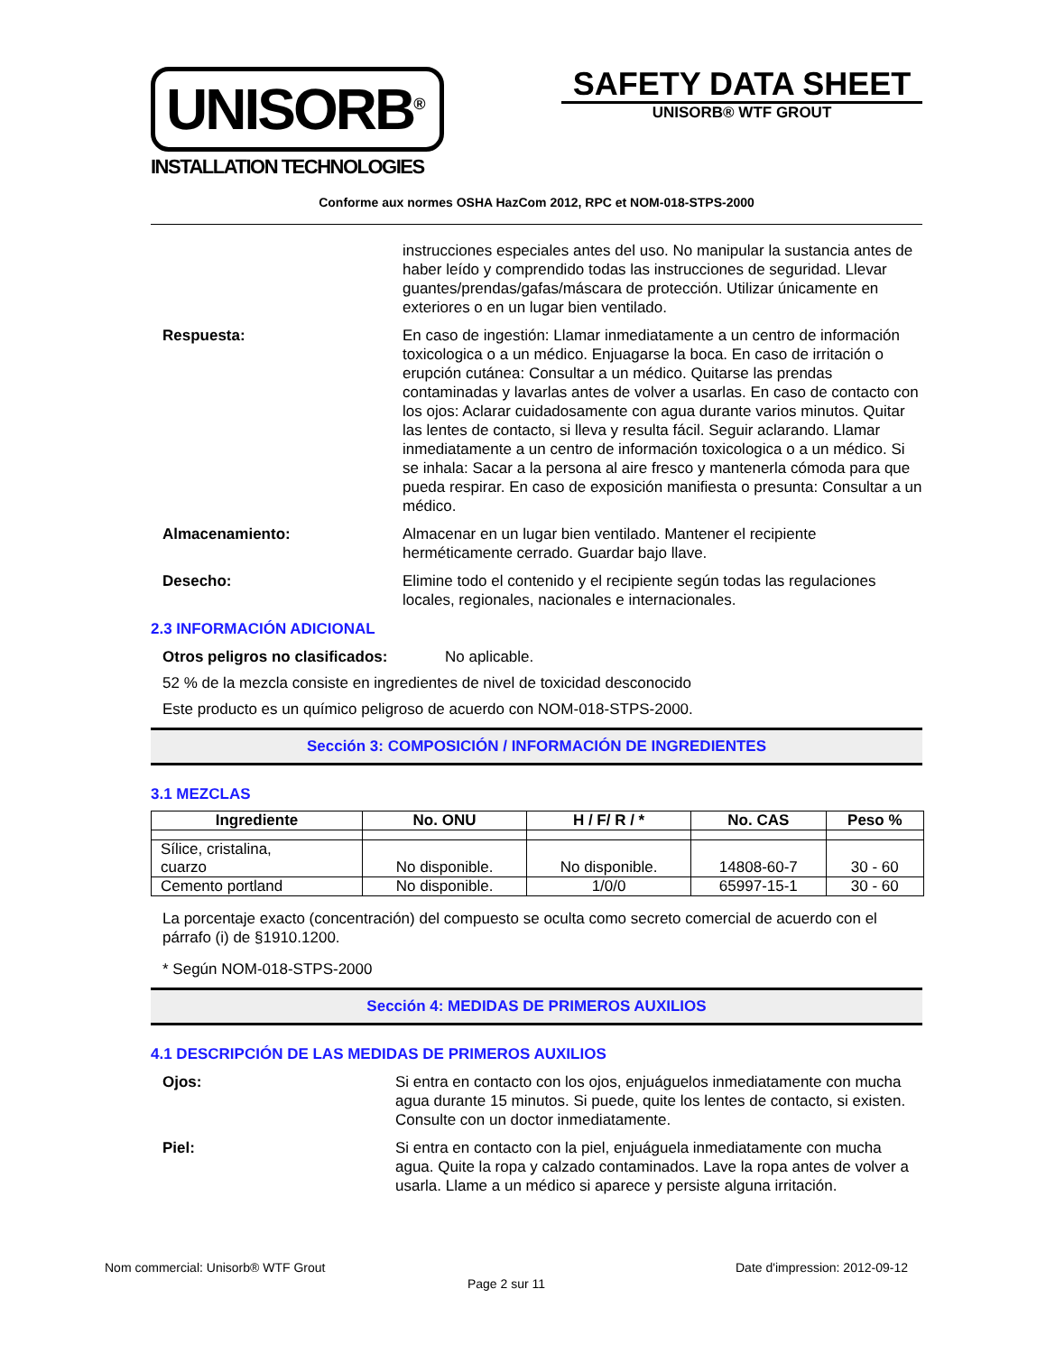UNISORB<sup>®</sup>
INSTALLATION TECHNOLOGIES
SAFETY DATA SHEET
UNISORB® WTF GROUT
Conforme aux normes OSHA HazCom 2012, RPC et NOM-018-STPS-2000
instrucciones especiales antes del uso. No manipular la sustancia antes de haber leído y comprendido todas las instrucciones de seguridad. Llevar guantes/prendas/gafas/máscara de protección. Utilizar únicamente en exteriores o en un lugar bien ventilado.
Respuesta: En caso de ingestión: Llamar inmediatamente a un centro de información toxicologica o a un médico. Enjuagarse la boca. En caso de irritación o erupción cutánea: Consultar a un médico. Quitarse las prendas contaminadas y lavarlas antes de volver a usarlas. En caso de contacto con los ojos: Aclarar cuidadosamente con agua durante varios minutos. Quitar las lentes de contacto, si lleva y resulta fácil. Seguir aclarando. Llamar inmediatamente a un centro de información toxicologica o a un médico. Si se inhala: Sacar a la persona al aire fresco y mantenerla cómoda para que pueda respirar. En caso de exposición manifiesta o presunta: Consultar a un médico.
Almacenamiento: Almacenar en un lugar bien ventilado. Mantener el recipiente herméticamente cerrado. Guardar bajo llave.
Desecho: Elimine todo el contenido y el recipiente según todas las regulaciones locales, regionales, nacionales e internacionales.
2.3 INFORMACIÓN ADICIONAL
Otros peligros no clasificados:
No aplicable.
52 % de la mezcla consiste en ingredientes de nivel de toxicidad desconocido
Este producto es un químico peligroso de acuerdo con NOM-018-STPS-2000.
Sección 3: COMPOSICIÓN / INFORMACIÓN DE INGREDIENTES
3.1 MEZCLAS
| Ingrediente | No. ONU | H / F/ R / * | No. CAS | Peso % |
| --- | --- | --- | --- | --- |
| Sílice, cristalina, cuarzo | No disponible. | No disponible. | 14808-60-7 | 30 - 60 |
| Cemento portland | No disponible. | 1/0/0 | 65997-15-1 | 30 - 60 |
La porcentaje exacto (concentración) del compuesto se oculta como secreto comercial de acuerdo con el párrafo (i) de §1910.1200.
* Según NOM-018-STPS-2000
Sección 4: MEDIDAS DE PRIMEROS AUXILIOS
4.1 DESCRIPCIÓN DE LAS MEDIDAS DE PRIMEROS AUXILIOS
Ojos: Si entra en contacto con los ojos, enjuáguelos inmediatamente con mucha agua durante 15 minutos. Si puede, quite los lentes de contacto, si existen. Consulte con un doctor inmediatamente.
Piel: Si entra en contacto con la piel, enjuáguela inmediatamente con mucha agua. Quite la ropa y calzado contaminados. Lave la ropa antes de volver a usarla. Llame a un médico si aparece y persiste alguna irritación.
Nom commercial: Unisorb® WTF Grout Date d'impression: 2012-09-12
Page 2 sur 11